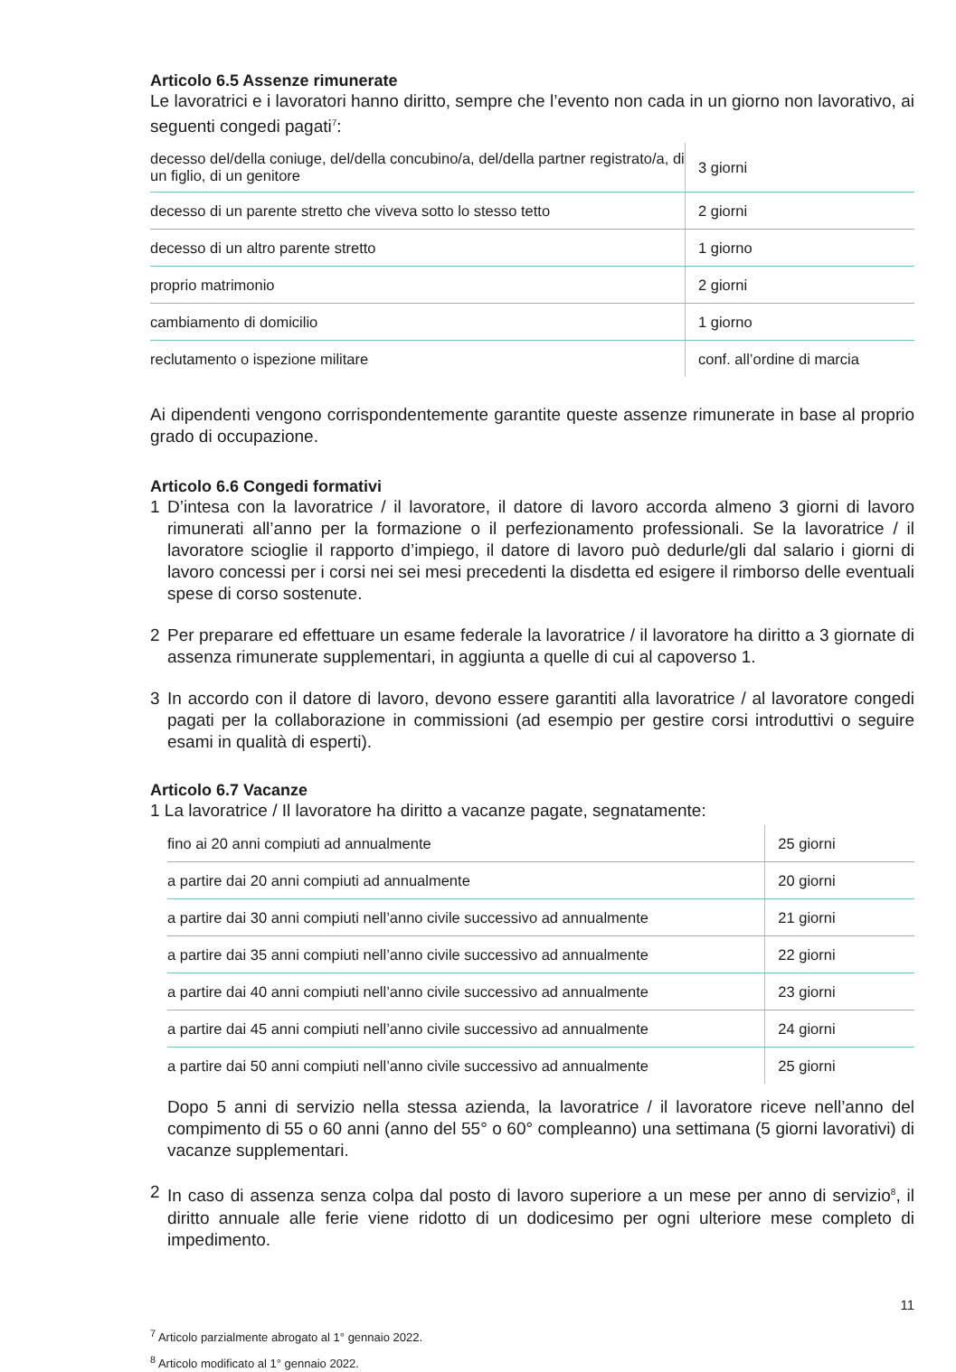Articolo 6.5 Assenze rimunerate
Le lavoratrici e i lavoratori hanno diritto, sempre che l’evento non cada in un giorno non lavorativo, ai seguenti congedi pagati<sup>7</sup>:
| decesso del/della coniuge, del/della concubino/a, del/della partner registrato/a, di un figlio, di un genitore | 3 giorni |
| decesso di un parente stretto che viveva sotto lo stesso tetto | 2 giorni |
| decesso di un altro parente stretto | 1 giorno |
| proprio matrimonio | 2 giorni |
| cambiamento di domicilio | 1 giorno |
| reclutamento o ispezione militare | conf. all’ordine di marcia |
Ai dipendenti vengono corrispondentemente garantite queste assenze rimunerate in base al proprio grado di occupazione.
Articolo 6.6 Congedi formativi
1 D’intesa con la lavoratrice / il lavoratore, il datore di lavoro accorda almeno 3 giorni di lavoro rimunerati all’anno per la formazione o il perfezionamento professionali. Se la lavoratrice / il lavoratore scioglie il rapporto d’impiego, il datore di lavoro può dedurle/gli dal salario i giorni di lavoro concessi per i corsi nei sei mesi precedenti la disdetta ed esigere il rimborso delle eventuali spese di corso sostenute.
2 Per preparare ed effettuare un esame federale la lavoratrice / il lavoratore ha diritto a 3 giornate di assenza rimunerate supplementari, in aggiunta a quelle di cui al capoverso 1.
3 In accordo con il datore di lavoro, devono essere garantiti alla lavoratrice / al lavoratore congedi pagati per la collaborazione in commissioni (ad esempio per gestire corsi introduttivi o seguire esami in qualità di esperti).
Articolo 6.7 Vacanze
1 La lavoratrice / Il lavoratore ha diritto a vacanze pagate, segnatamente:
| fino ai 20 anni compiuti ad annualmente | 25 giorni |
| a partire dai 20 anni compiuti ad annualmente | 20 giorni |
| a partire dai 30 anni compiuti nell’anno civile successivo ad annualmente | 21 giorni |
| a partire dai 35 anni compiuti nell’anno civile successivo ad annualmente | 22 giorni |
| a partire dai 40 anni compiuti nell’anno civile successivo ad annualmente | 23 giorni |
| a partire dai 45 anni compiuti nell’anno civile successivo ad annualmente | 24 giorni |
| a partire dai 50 anni compiuti nell’anno civile successivo ad annualmente | 25 giorni |
Dopo 5 anni di servizio nella stessa azienda, la lavoratrice / il lavoratore riceve nell’anno del compimento di 55 o 60 anni (anno del 55° o 60° compleanno) una settimana (5 giorni lavorativi) di vacanze supplementari.
2 In caso di assenza senza colpa dal posto di lavoro superiore a un mese per anno di servizio<sup>8</sup>, il diritto annuale alle ferie viene ridotto di un dodicesimo per ogni ulteriore mese completo di impedimento.
<sup>7</sup> Articolo parzialmente abrogato al 1° gennaio 2022.
<sup>8</sup> Articolo modificato al 1° gennaio 2022.
11